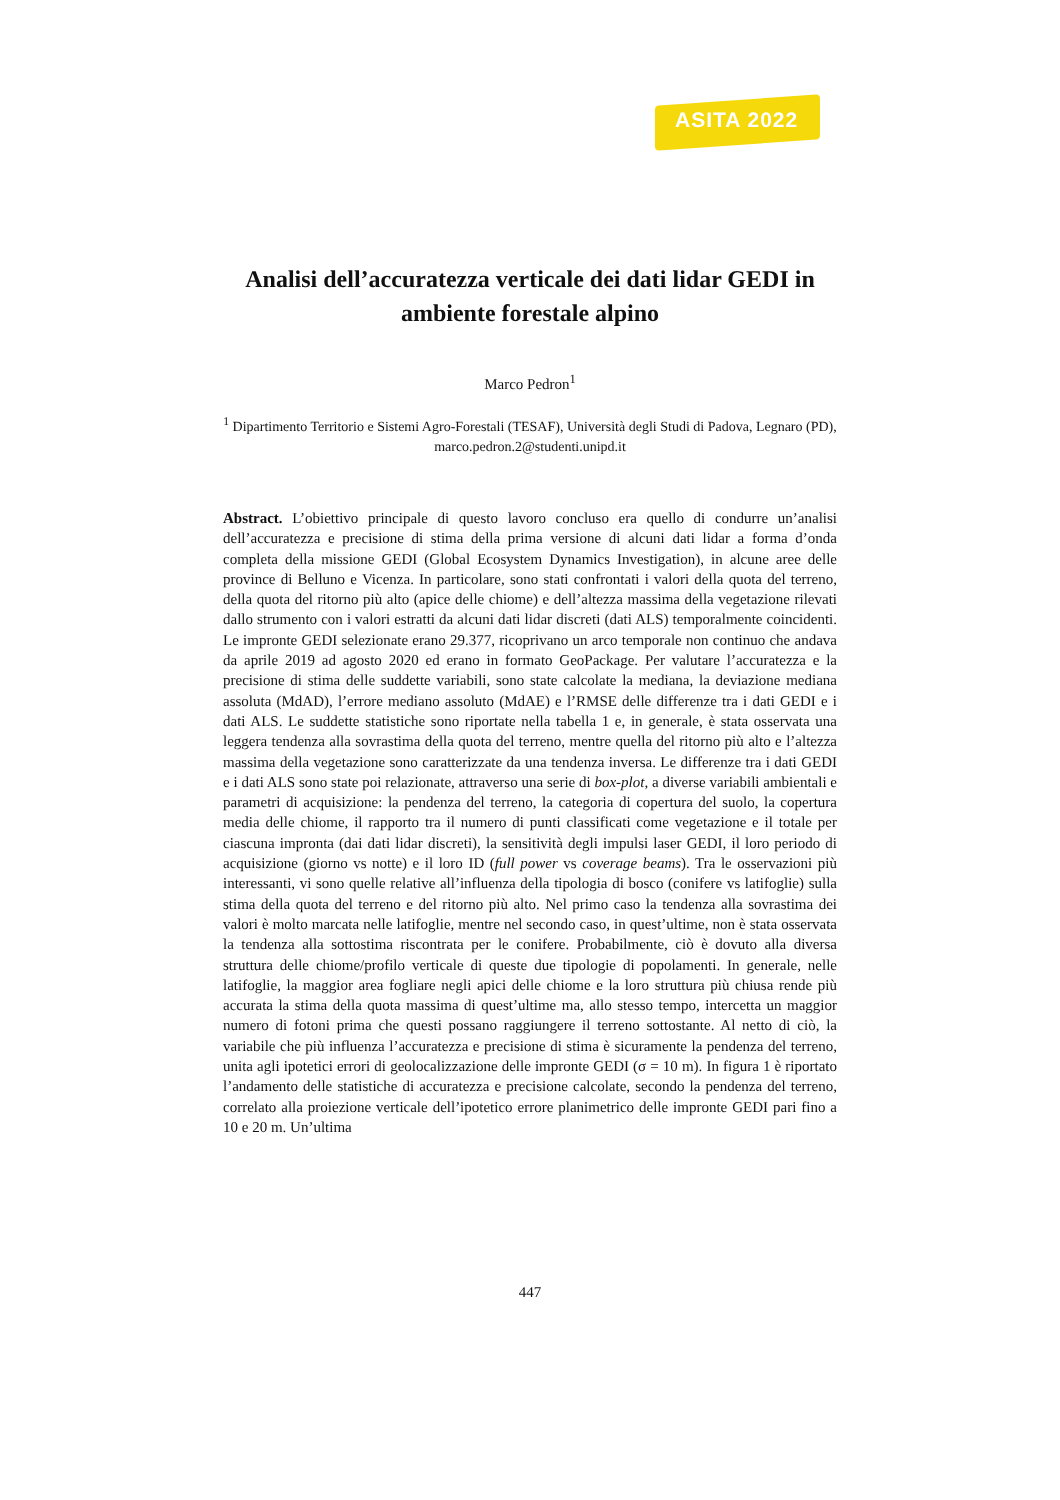ASITA 2022
Analisi dell’accuratezza verticale dei dati lidar GEDI in ambiente forestale alpino
Marco Pedron<sup>1</sup>
<sup>1</sup> Dipartimento Territorio e Sistemi Agro-Forestali (TESAF), Università degli Studi di Padova, Legnaro (PD), marco.pedron.2@studenti.unipd.it
Abstract. L’obiettivo principale di questo lavoro concluso era quello di condurre un’analisi dell’accuratezza e precisione di stima della prima versione di alcuni dati lidar a forma d’onda completa della missione GEDI (Global Ecosystem Dynamics Investigation), in alcune aree delle province di Belluno e Vicenza. In particolare, sono stati confrontati i valori della quota del terreno, della quota del ritorno più alto (apice delle chiome) e dell’altezza massima della vegetazione rilevati dallo strumento con i valori estratti da alcuni dati lidar discreti (dati ALS) temporalmente coincidenti. Le impronte GEDI selezionate erano 29.377, ricoprivano un arco temporale non continuo che andava da aprile 2019 ad agosto 2020 ed erano in formato GeoPackage. Per valutare l’accuratezza e la precisione di stima delle suddette variabili, sono state calcolate la mediana, la deviazione mediana assoluta (MdAD), l’errore mediano assoluto (MdAE) e l’RMSE delle differenze tra i dati GEDI e i dati ALS. Le suddette statistiche sono riportate nella tabella 1 e, in generale, è stata osservata una leggera tendenza alla sovrastima della quota del terreno, mentre quella del ritorno più alto e l’altezza massima della vegetazione sono caratterizzate da una tendenza inversa. Le differenze tra i dati GEDI e i dati ALS sono state poi relazionate, attraverso una serie di box-plot, a diverse variabili ambientali e parametri di acquisizione: la pendenza del terreno, la categoria di copertura del suolo, la copertura media delle chiome, il rapporto tra il numero di punti classificati come vegetazione e il totale per ciascuna impronta (dai dati lidar discreti), la sensitività degli impulsi laser GEDI, il loro periodo di acquisizione (giorno vs notte) e il loro ID (full power vs coverage beams). Tra le osservazioni più interessanti, vi sono quelle relative all’influenza della tipologia di bosco (conifere vs latifoglie) sulla stima della quota del terreno e del ritorno più alto. Nel primo caso la tendenza alla sovrastima dei valori è molto marcata nelle latifoglie, mentre nel secondo caso, in quest’ultime, non è stata osservata la tendenza alla sottostima riscontrata per le conifere. Probabilmente, ciò è dovuto alla diversa struttura delle chiome/profilo verticale di queste due tipologie di popolamenti. In generale, nelle latifoglie, la maggior area fogliare negli apici delle chiome e la loro struttura più chiusa rende più accurata la stima della quota massima di quest’ultime ma, allo stesso tempo, intercetta un maggior numero di fotoni prima che questi possano raggiungere il terreno sottostante. Al netto di ciò, la variabile che più influenza l’accuratezza e precisione di stima è sicuramente la pendenza del terreno, unita agli ipotetici errori di geolocalizzazione delle impronte GEDI (σ = 10 m). In figura 1 è riportato l’andamento delle statistiche di accuratezza e precisione calcolate, secondo la pendenza del terreno, correlato alla proiezione verticale dell’ipotetico errore planimetrico delle impronte GEDI pari fino a 10 e 20 m. Un’ultima
447